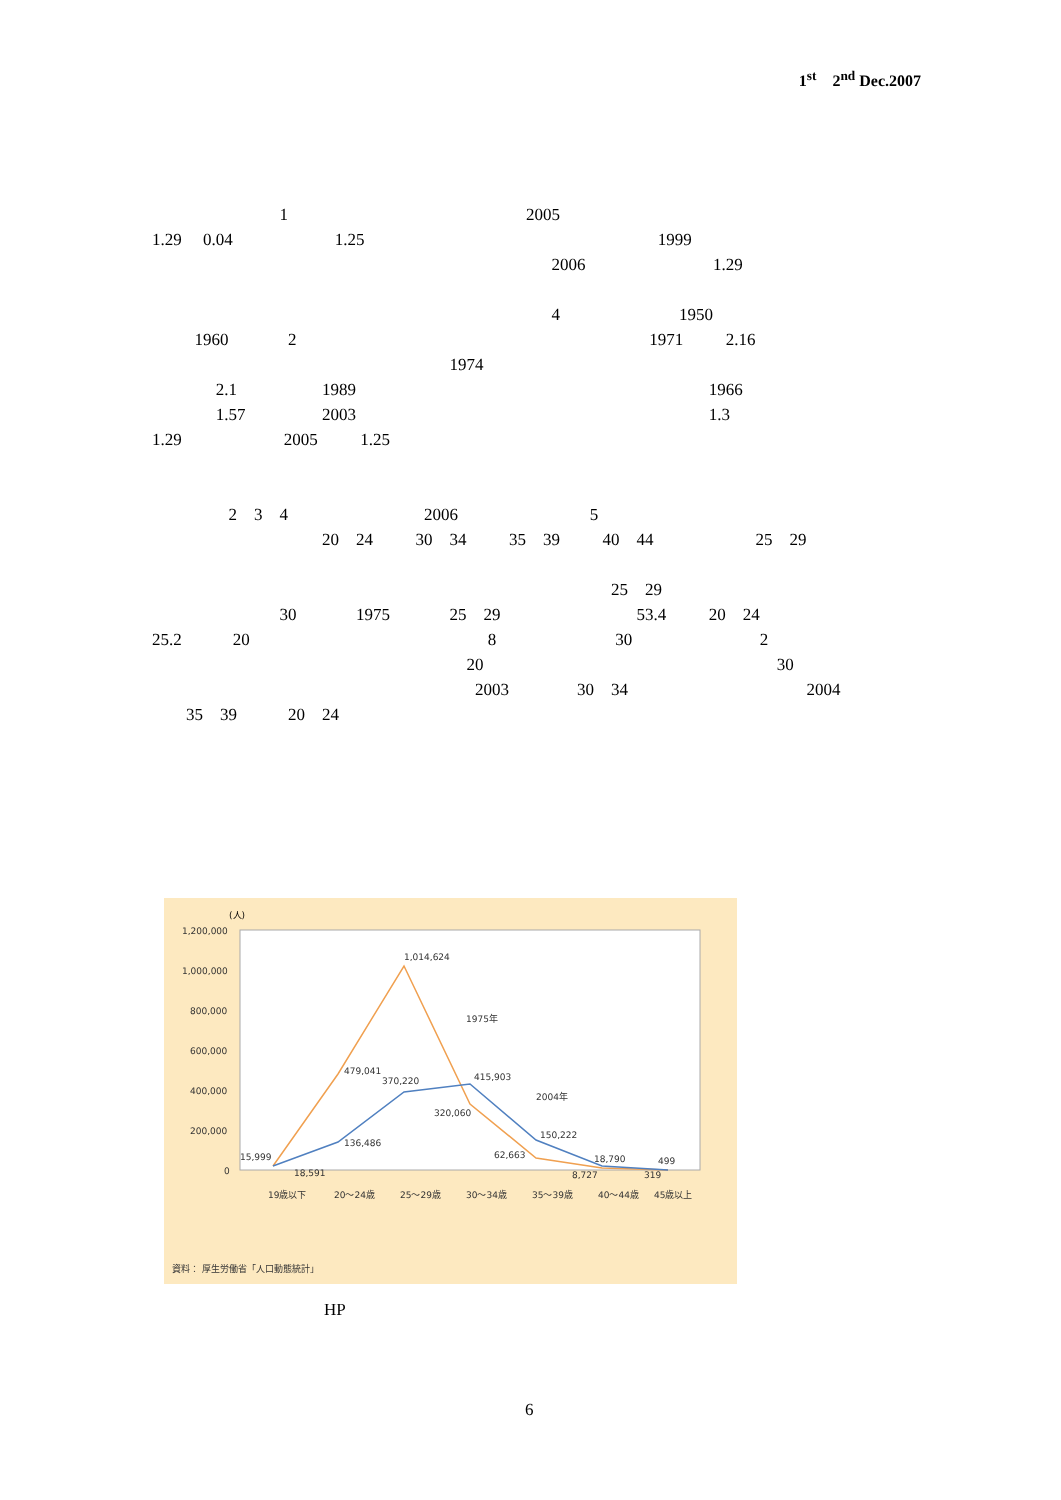1<sup>st</sup> 2<sup>nd</sup> Dec.2007
1 2005 1.29 0.04 1.25 1999 2006 1.29
4 1950 1960 2 1971 2.16 1974 2.1 1989 1966 1.57 2003 1.3 1.29 2005 1.25
2 3 4 2006 5 20 24 30 34 35 39 40 44 25 29
25 29 30 1975 25 29 53.4 20 24 25.2 20 8 30 2 20 30 2003 30 34 2004 35 39 20 24
(人)
1,200,000
1,000,000
800,000
600,000
400,000
200,000
0
1,014,624
479,041
370,220
415,903
320,060
136,486
150,222
62,663
15,999
18,591
18,790
8,727
499
319
1975年
2004年
19歳以下
20～24歳
25～29歳
30～34歳
35～39歳
40～44歳
45歳以上
資料： 厚生労働省「人口動態統計」
HP
6